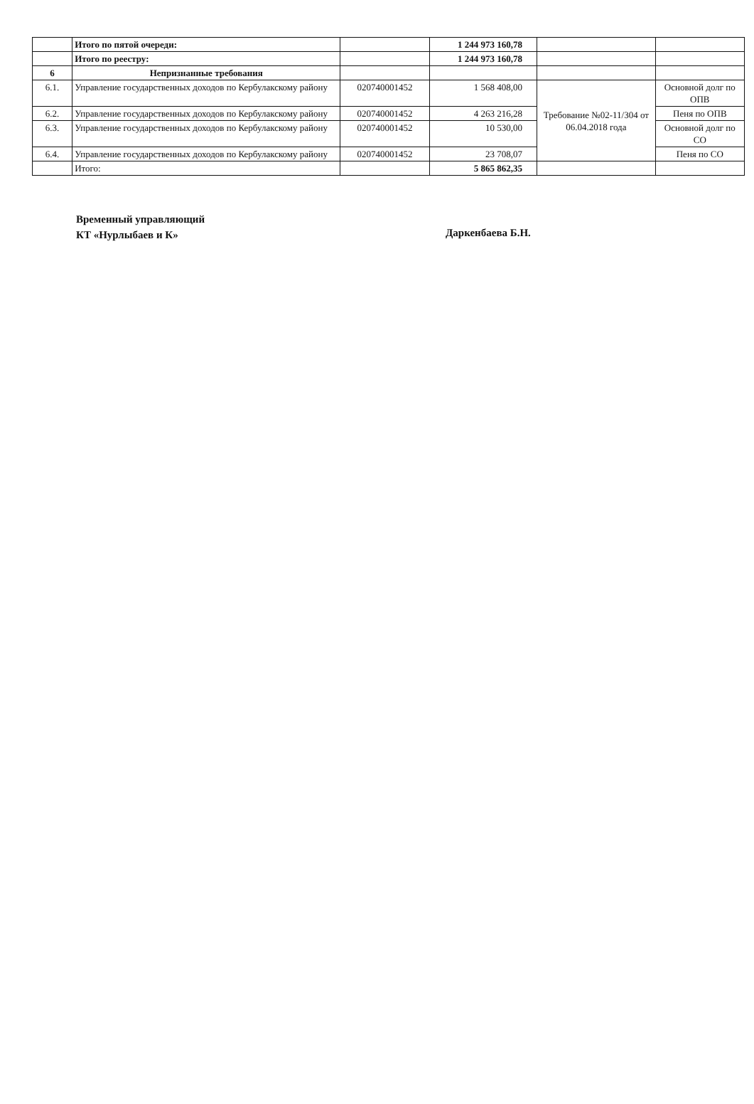| | Итого по пятой очереди: | | 1 244 973 160,78 | | |
| | Итого по реестру: | | 1 244 973 160,78 | | |
| 6 | Непризнанные требования | | | | |
| 6.1. | Управление государственных доходов по Кербулакскому району | 020740001452 | 1 568 408,00 | Требование №02-11/304 от 06.04.2018 года | Основной долг по ОПВ |
| 6.2. | Управление государственных доходов по Кербулакскому району | 020740001452 | 4 263 216,28 | | Пеня по ОПВ |
| 6.3. | Управление государственных доходов по Кербулакскому району | 020740001452 | 10 530,00 | | Основной долг по СО |
| 6.4. | Управление государственных доходов по Кербулакскому району | 020740001452 | 23 708,07 | | Пеня по СО |
| | Итого: | | 5 865 862,35 | | |
Временный управляющий
КТ «Нурлыбаев и К»
Даркенбаева Б.Н.